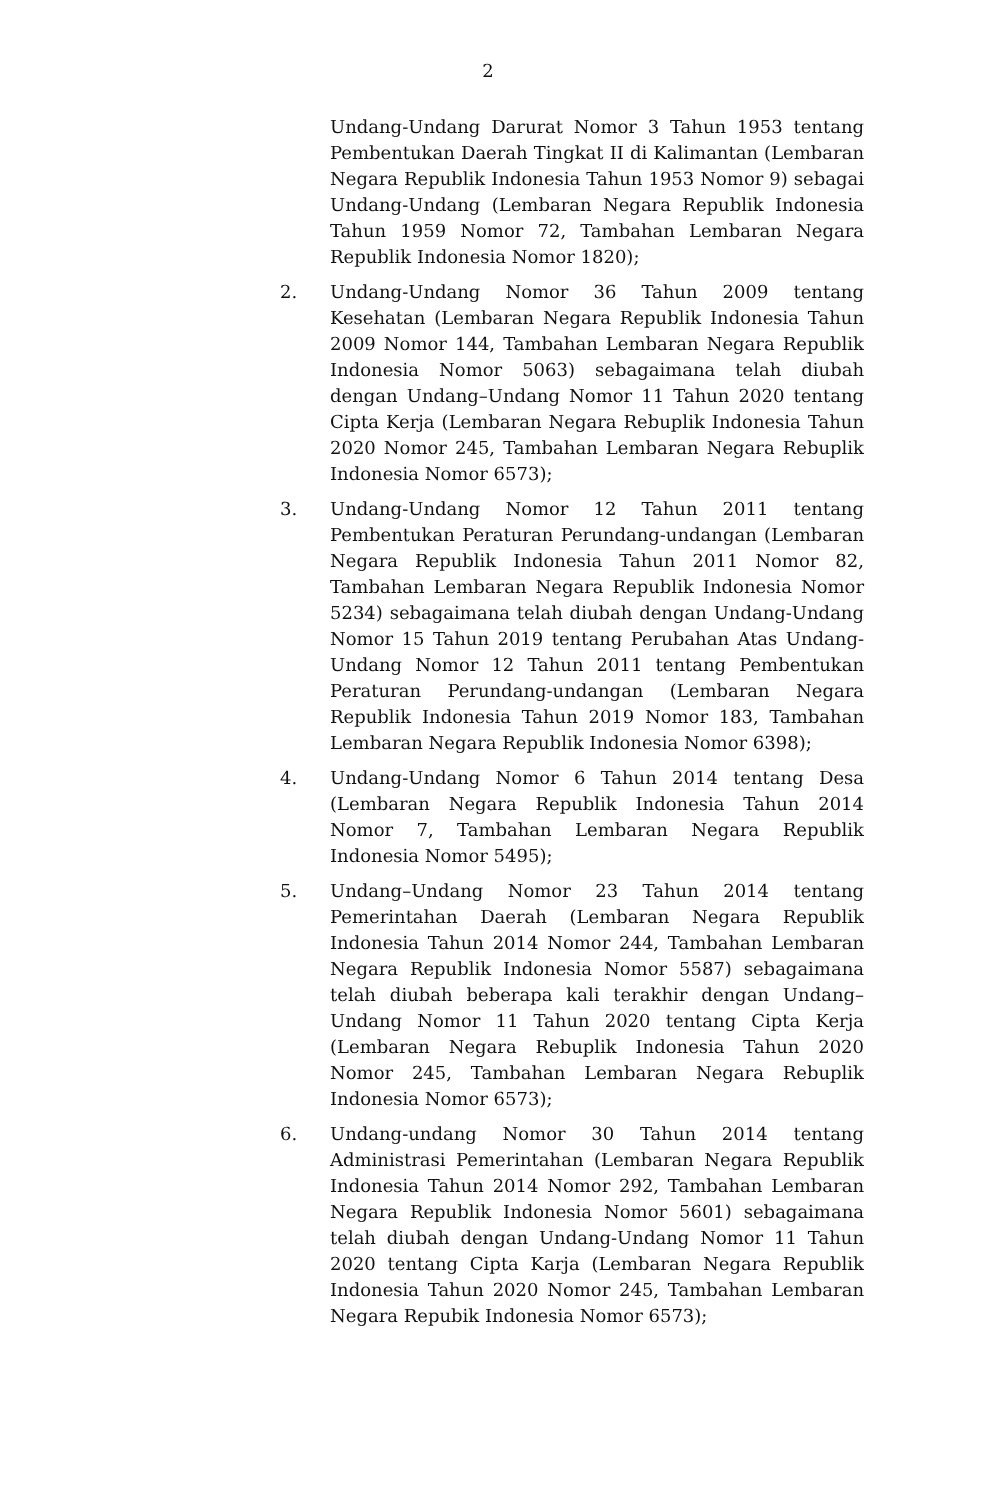2
Undang-Undang Darurat Nomor 3 Tahun 1953 tentang Pembentukan Daerah Tingkat II di Kalimantan (Lembaran Negara Republik Indonesia Tahun 1953 Nomor 9) sebagai Undang-Undang (Lembaran Negara Republik Indonesia Tahun 1959 Nomor 72, Tambahan Lembaran Negara Republik Indonesia Nomor 1820);
2. Undang-Undang Nomor 36 Tahun 2009 tentang Kesehatan (Lembaran Negara Republik Indonesia Tahun 2009 Nomor 144, Tambahan Lembaran Negara Republik Indonesia Nomor 5063) sebagaimana telah diubah dengan Undang–Undang Nomor 11 Tahun 2020 tentang Cipta Kerja (Lembaran Negara Rebuplik Indonesia Tahun 2020 Nomor 245, Tambahan Lembaran Negara Rebuplik Indonesia Nomor 6573);
3. Undang-Undang Nomor 12 Tahun 2011 tentang Pembentukan Peraturan Perundang-undangan (Lembaran Negara Republik Indonesia Tahun 2011 Nomor 82, Tambahan Lembaran Negara Republik Indonesia Nomor 5234) sebagaimana telah diubah dengan Undang-Undang Nomor 15 Tahun 2019 tentang Perubahan Atas Undang-Undang Nomor 12 Tahun 2011 tentang Pembentukan Peraturan Perundang-undangan (Lembaran Negara Republik Indonesia Tahun 2019 Nomor 183, Tambahan Lembaran Negara Republik Indonesia Nomor 6398);
4. Undang-Undang Nomor 6 Tahun 2014 tentang Desa (Lembaran Negara Republik Indonesia Tahun 2014 Nomor 7, Tambahan Lembaran Negara Republik Indonesia Nomor 5495);
5. Undang–Undang Nomor 23 Tahun 2014 tentang Pemerintahan Daerah (Lembaran Negara Republik Indonesia Tahun 2014 Nomor 244, Tambahan Lembaran Negara Republik Indonesia Nomor 5587) sebagaimana telah diubah beberapa kali terakhir dengan Undang–Undang Nomor 11 Tahun 2020 tentang Cipta Kerja (Lembaran Negara Rebuplik Indonesia Tahun 2020 Nomor 245, Tambahan Lembaran Negara Rebuplik Indonesia Nomor 6573);
6. Undang-undang Nomor 30 Tahun 2014 tentang Administrasi Pemerintahan (Lembaran Negara Republik Indonesia Tahun 2014 Nomor 292, Tambahan Lembaran Negara Republik Indonesia Nomor 5601) sebagaimana telah diubah dengan Undang-Undang Nomor 11 Tahun 2020 tentang Cipta Karja (Lembaran Negara Republik Indonesia Tahun 2020 Nomor 245, Tambahan Lembaran Negara Repubik Indonesia Nomor 6573);